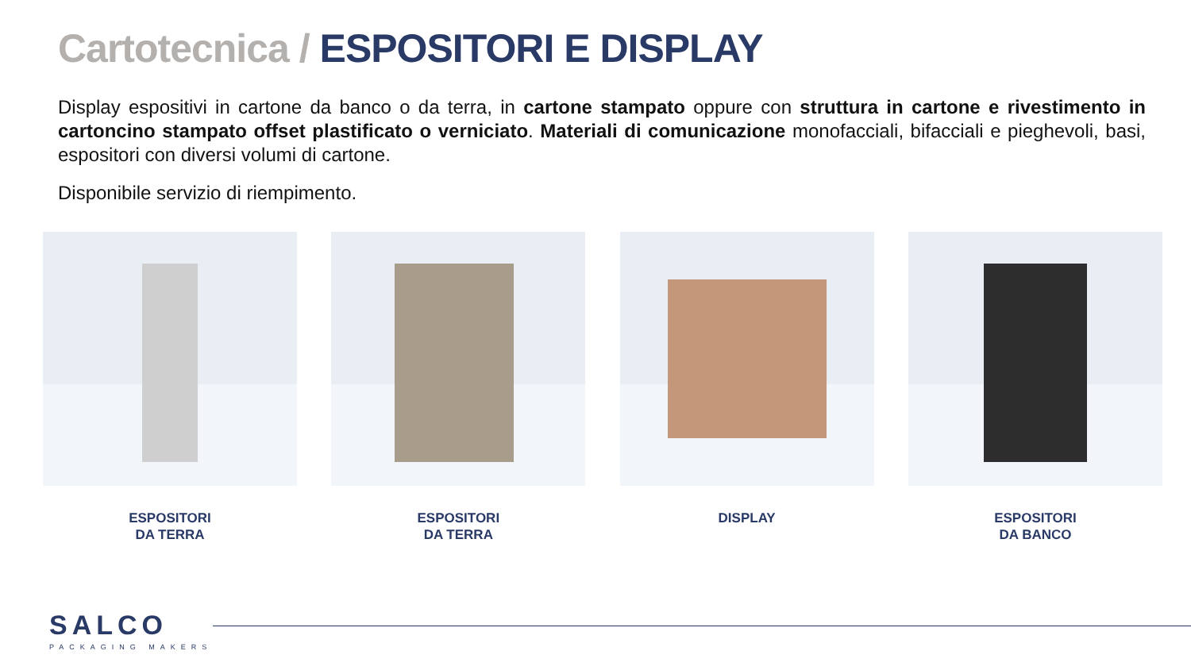Cartotecnica / ESPOSITORI E DISPLAY
Display espositivi in cartone da banco o da terra, in cartone stampato oppure con struttura in cartone e rivestimento in cartoncino stampato offset plastificato o verniciato. Materiali di comunicazione monofacciali, bifacciali e pieghevoli, basi, espositori con diversi volumi di cartone.
Disponibile servizio di riempimento.
ESPOSITORI
DA TERRA
ESPOSITORI
DA TERRA
DISPLAY ESPOSITORI
DA BANCO
SALCO
PACKAGING MAKERS